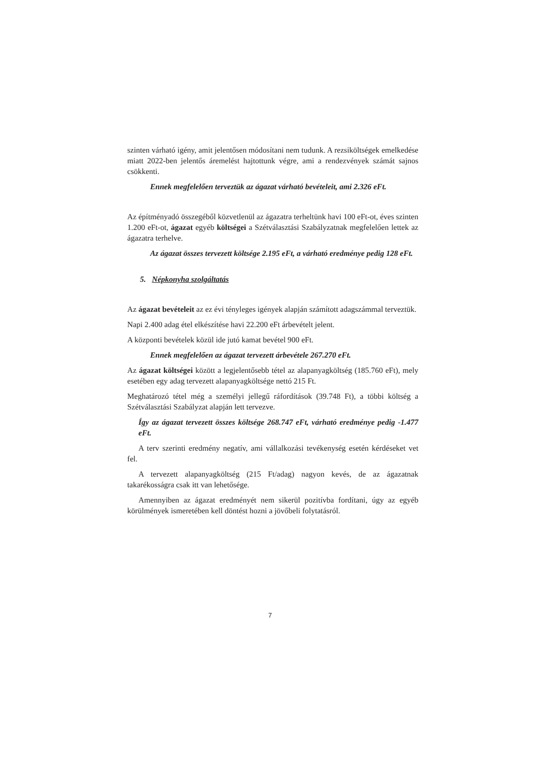szinten várható igény, amit jelentősen módosítani nem tudunk. A rezsiköltségek emelkedése miatt 2022-ben jelentős áremelést hajtottunk végre, ami a rendezvények számát sajnos csökkenti.
Ennek megfelelően terveztük az ágazat várható bevételeit, ami 2.326 eFt.
Az építményadó összegéből közvetlenül az ágazatra terheltünk havi 100 eFt-ot, éves szinten 1.200 eFt-ot, ágazat egyéb költségei a Szétválasztási Szabályzatnak megfelelően lettek az ágazatra terhelve.
Az ágazat összes tervezett költsége 2.195 eFt, a várható eredménye pedig 128 eFt.
5. Népkonyha szolgáltatás
Az ágazat bevételeit az ez évi tényleges igények alapján számított adagszámmal terveztük.
Napi 2.400 adag étel elkészítése havi 22.200 eFt árbevételt jelent.
A központi bevételek közül ide jutó kamat bevétel 900 eFt.
Ennek megfelelően az ágazat tervezett árbevétele 267.270 eFt.
Az ágazat költségei között a legjelentősebb tétel az alapanyagköltség (185.760 eFt), mely esetében egy adag tervezett alapanyagköltsége nettó 215 Ft.
Meghatározó tétel még a személyi jellegű ráfordítások (39.748 Ft), a többi költség a Szétválasztási Szabályzat alapján lett tervezve.
Így az ágazat tervezett összes költsége 268.747 eFt, várható eredménye pedig -1.477 eFt.
A terv szerinti eredmény negatív, ami vállalkozási tevékenység esetén kérdéseket vet fel.
A tervezett alapanyagköltség (215 Ft/adag) nagyon kevés, de az ágazatnak takarékosságra csak itt van lehetősége.
Amennyiben az ágazat eredményét nem sikerül pozitívba fordítani, úgy az egyéb körülmények ismeretében kell döntést hozni a jövőbeli folytatásról.
7